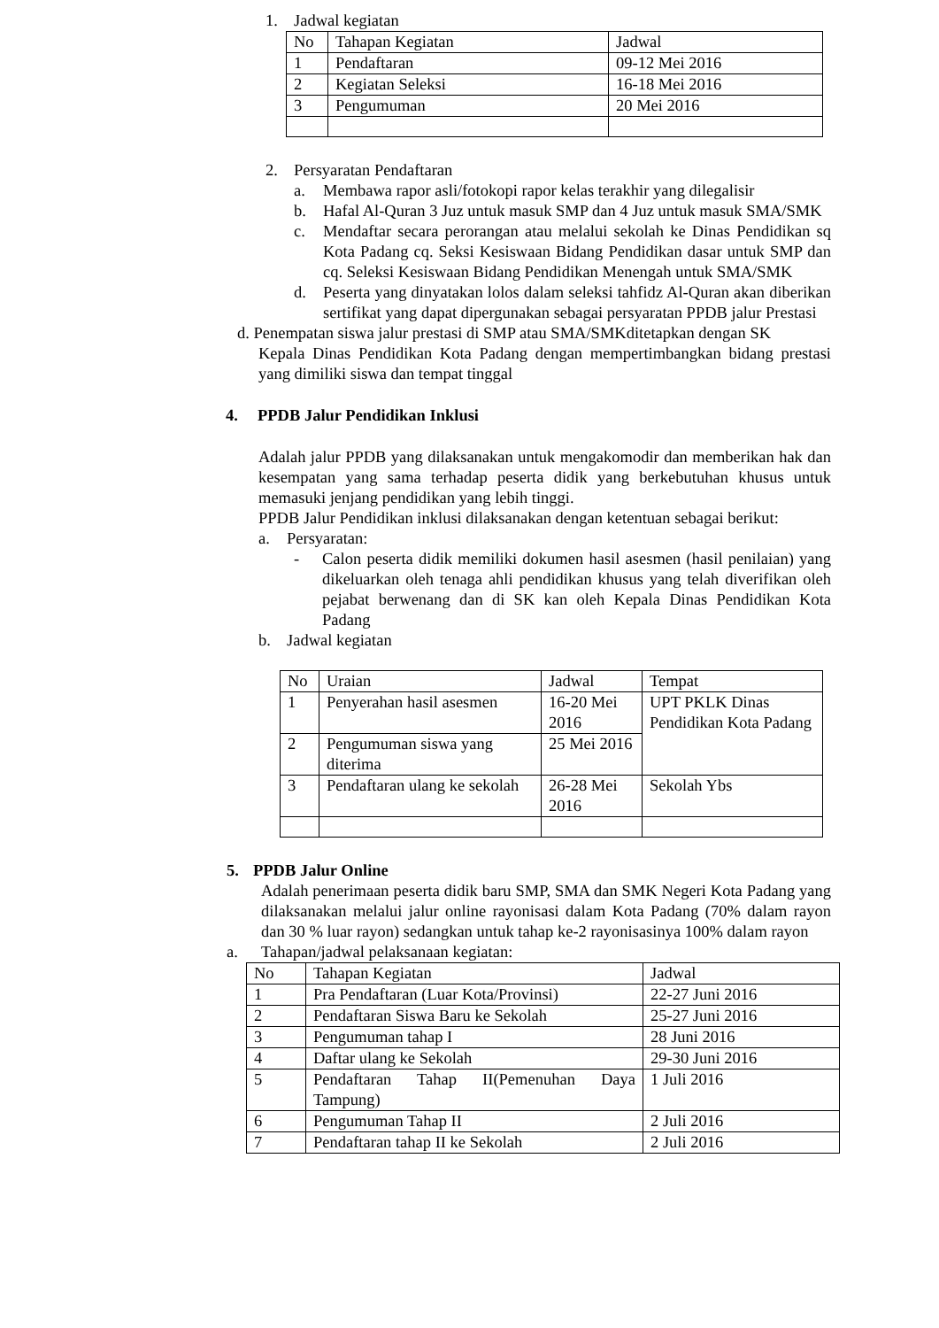1. Jadwal kegiatan
| No | Tahapan Kegiatan | Jadwal |
| 1 | Pendaftaran | 09-12 Mei 2016 |
| 2 | Kegiatan Seleksi | 16-18 Mei 2016 |
| 3 | Pengumuman | 20 Mei 2016 |
2. Persyaratan Pendaftaran
a. Membawa rapor asli/fotokopi rapor kelas terakhir yang dilegalisir
b. Hafal Al-Quran 3 Juz untuk masuk SMP dan 4 Juz untuk masuk SMA/SMK
c. Mendaftar secara perorangan atau melalui sekolah ke Dinas Pendidikan sq Kota Padang cq. Seksi Kesiswaan Bidang Pendidikan dasar untuk SMP dan cq. Seleksi Kesiswaan Bidang Pendidikan Menengah untuk SMA/SMK
d. Peserta yang dinyatakan lolos dalam seleksi tahfidz Al-Quran akan diberikan sertifikat yang dapat dipergunakan sebagai persyaratan PPDB jalur Prestasi
d. Penempatan siswa jalur prestasi di SMP atau SMA/SMKditetapkan dengan SK
Kepala Dinas Pendidikan Kota Padang dengan mempertimbangkan bidang prestasi yang dimiliki siswa dan tempat tinggal
4. PPDB Jalur Pendidikan Inklusi
Adalah jalur PPDB yang dilaksanakan untuk mengakomodir dan memberikan hak dan kesempatan yang sama terhadap peserta didik yang berkebutuhan khusus untuk memasuki jenjang pendidikan yang lebih tinggi.
PPDB Jalur Pendidikan inklusi dilaksanakan dengan ketentuan sebagai berikut:
a. Persyaratan:
- Calon peserta didik memiliki dokumen hasil asesmen (hasil penilaian) yang dikeluarkan oleh tenaga ahli pendidikan khusus yang telah diverifikan oleh pejabat berwenang dan di SK kan oleh Kepala Dinas Pendidikan Kota Padang
b. Jadwal kegiatan
| No | Uraian | Jadwal | Tempat |
| 1 | Penyerahan hasil asesmen | 16-20 Mei 2016 | UPT PKLK Dinas Pendidikan Kota Padang |
| 2 | Pengumuman siswa yang diterima | 25 Mei 2016 | |
| 3 | Pendaftaran ulang ke sekolah | 26-28 Mei 2016 | Sekolah Ybs |
5. PPDB Jalur Online
Adalah penerimaan peserta didik baru SMP, SMA dan SMK Negeri Kota Padang yang dilaksanakan melalui jalur online rayonisasi dalam Kota Padang (70% dalam rayon dan 30 % luar rayon) sedangkan untuk tahap ke-2 rayonisasinya 100% dalam rayon
a. Tahapan/jadwal pelaksanaan kegiatan:
| No | Tahapan Kegiatan | Jadwal |
| 1 | Pra Pendaftaran (Luar Kota/Provinsi) | 22-27 Juni 2016 |
| 2 | Pendaftaran Siswa Baru ke Sekolah | 25-27 Juni 2016 |
| 3 | Pengumuman tahap I | 28 Juni 2016 |
| 4 | Daftar ulang ke Sekolah | 29-30 Juni 2016 |
| 5 | Pendaftaran Tahap II(Pemenuhan Daya Tampung) | 1 Juli 2016 |
| 6 | Pengumuman Tahap II | 2 Juli 2016 |
| 7 | Pendaftaran tahap II ke Sekolah | 2 Juli 2016 |